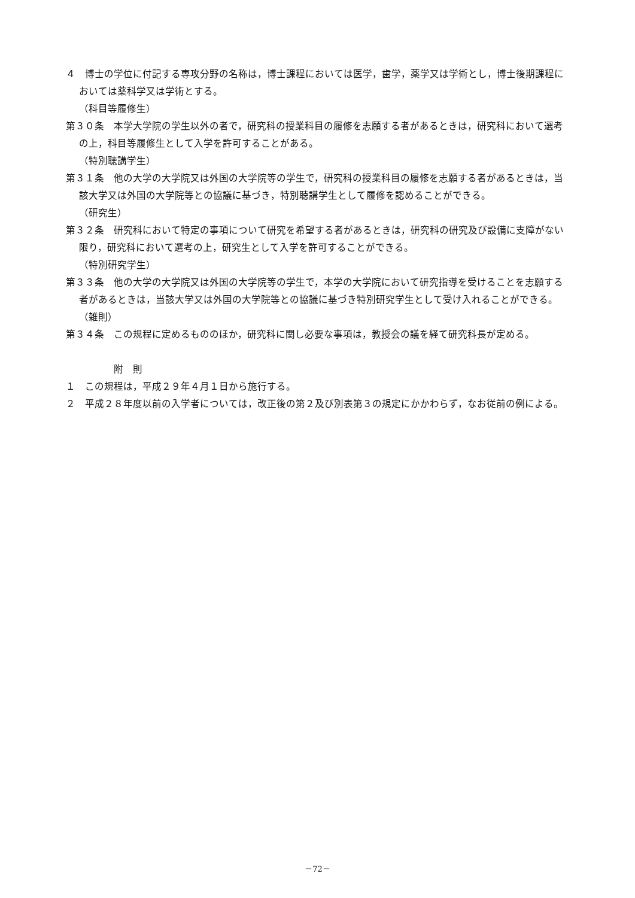４　博士の学位に付記する専攻分野の名称は，博士課程においては医学，歯学，薬学又は学術とし，博士後期課程においては薬科学又は学術とする。
（科目等履修生）
第３０条　本学大学院の学生以外の者で，研究科の授業科目の履修を志願する者があるときは，研究科において選考の上，科目等履修生として入学を許可することがある。
（特別聴講学生）
第３１条　他の大学の大学院又は外国の大学院等の学生で，研究科の授業科目の履修を志願する者があるときは，当該大学又は外国の大学院等との協議に基づき，特別聴講学生として履修を認めることができる。
（研究生）
第３２条　研究科において特定の事項について研究を希望する者があるときは，研究科の研究及び設備に支障がない限り，研究科において選考の上，研究生として入学を許可することができる。
（特別研究学生）
第３３条　他の大学の大学院又は外国の大学院等の学生で，本学の大学院において研究指導を受けることを志願する者があるときは，当該大学又は外国の大学院等との協議に基づき特別研究学生として受け入れることができる。
（雑則）
第３４条　この規程に定めるもののほか，研究科に関し必要な事項は，教授会の議を経て研究科長が定める。
附　則
１　この規程は，平成２９年４月１日から施行する。
２　平成２８年度以前の入学者については，改正後の第２及び別表第３の規定にかかわらず，なお従前の例による。
－72－